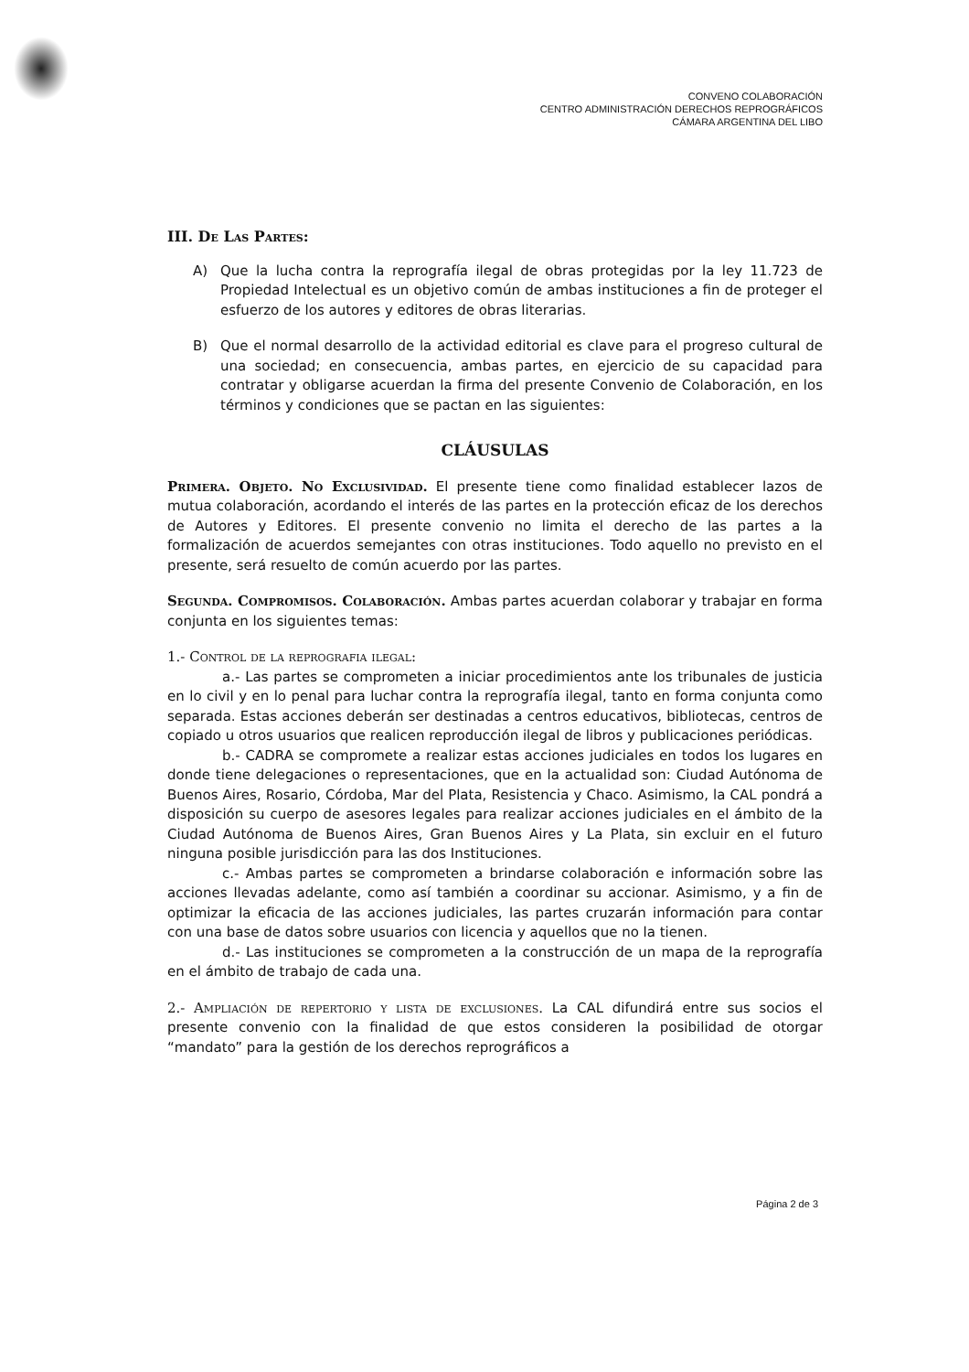CONVENO COLABORACIÓN
CENTRO ADMINISTRACIÓN DERECHOS REPROGRÁFICOS
CÁMARA ARGENTINA DEL LIBO
III. De Las Partes:
A) Que la lucha contra la reprografía ilegal de obras protegidas por la ley 11.723 de Propiedad Intelectual es un objetivo común de ambas instituciones a fin de proteger el esfuerzo de los autores y editores de obras literarias.
B) Que el normal desarrollo de la actividad editorial es clave para el progreso cultural de una sociedad; en consecuencia, ambas partes, en ejercicio de su capacidad para contratar y obligarse acuerdan la firma del presente Convenio de Colaboración, en los términos y condiciones que se pactan en las siguientes:
CLÁUSULAS
Primera. Objeto. No Exclusividad. El presente tiene como finalidad establecer lazos de mutua colaboración, acordando el interés de las partes en la protección eficaz de los derechos de Autores y Editores. El presente convenio no limita el derecho de las partes a la formalización de acuerdos semejantes con otras instituciones. Todo aquello no previsto en el presente, será resuelto de común acuerdo por las partes.
Segunda. Compromisos. Colaboración. Ambas partes acuerdan colaborar y trabajar en forma conjunta en los siguientes temas:
1.- Control de la reprografia ilegal:
a.- Las partes se comprometen a iniciar procedimientos ante los tribunales de justicia en lo civil y en lo penal para luchar contra la reprografía ilegal, tanto en forma conjunta como separada. Estas acciones deberán ser destinadas a centros educativos, bibliotecas, centros de copiado u otros usuarios que realicen reproducción ilegal de libros y publicaciones periódicas.
b.- CADRA se compromete a realizar estas acciones judiciales en todos los lugares en donde tiene delegaciones o representaciones, que en la actualidad son: Ciudad Autónoma de Buenos Aires, Rosario, Córdoba, Mar del Plata, Resistencia y Chaco. Asimismo, la CAL pondrá a disposición su cuerpo de asesores legales para realizar acciones judiciales en el ámbito de la Ciudad Autónoma de Buenos Aires, Gran Buenos Aires y La Plata, sin excluir en el futuro ninguna posible jurisdicción para las dos Instituciones.
c.- Ambas partes se comprometen a brindarse colaboración e información sobre las acciones llevadas adelante, como así también a coordinar su accionar. Asimismo, y a fin de optimizar la eficacia de las acciones judiciales, las partes cruzarán información para contar con una base de datos sobre usuarios con licencia y aquellos que no la tienen.
d.- Las instituciones se comprometen a la construcción de un mapa de la reprografía en el ámbito de trabajo de cada una.
2.- Ampliación de repertorio y lista de exclusiones. La CAL difundirá entre sus socios el presente convenio con la finalidad de que estos consideren la posibilidad de otorgar “mandato” para la gestión de los derechos reprográficos a
Página 2 de 3